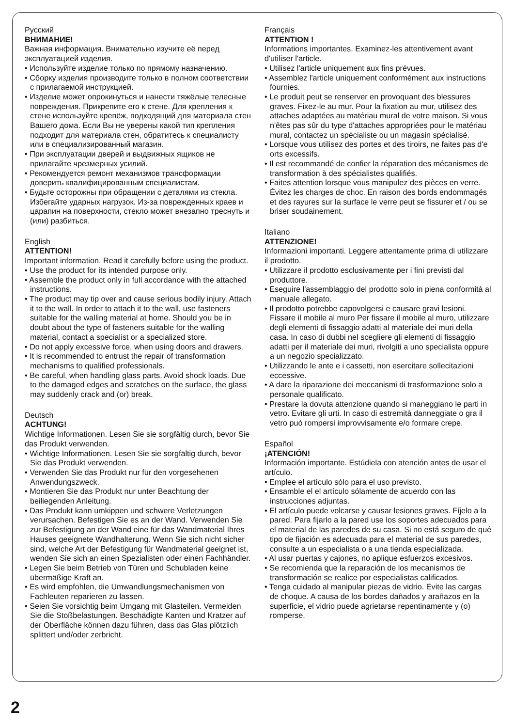Русский
ВНИМАНИЕ!
Важная информация. Внимательно изучите её перед эксплуатацией изделия.
• Используйте изделие только по прямому назначению.
• Сборку изделия производите только в полном соответствии с прилагаемой инструкцией.
• Изделие может опрокинуться и нанести тяжёлые телесные повреждения. Прикрепите его к стене. Для крепления к стене используйте крепёж, подходящий для материала стен Вашего дома. Если Вы не уверены какой тип крепления подходит для материала стен, обратитесь к специалисту или в специализированный магазин.
• При эксплуатации дверей и выдвижных ящиков не прилагайте чрезмерных усилий.
• Рекомендуется ремонт механизмов трансформации доверить квалифицированным специалистам.
• Будьте осторожны при обращении с деталями из стекла. Избегайте ударных нагрузок. Из-за поврежденных краев и царапин на поверхности, стекло может внезапно треснуть и (или) разбиться.
English
ATTENTION!
Important information. Read it carefully before using the product.
• Use the product for its intended purpose only.
• Assemble the product only in full accordance with the attached instructions.
• The product may tip over and cause serious bodily injury. Attach it to the wall. In order to attach it to the wall, use fasteners suitable for the walling material at home. Should you be in doubt about the type of fasteners suitable for the walling material, contact a specialist or a specialized store.
• Do not apply excessive force, when using doors and drawers.
• It is recommended to entrust the repair of transformation mechanisms to qualified professionals.
• Be careful, when handling glass parts. Avoid shock loads. Due to the damaged edges and scratches on the surface, the glass may suddenly crack and (or) break.
Deutsch
ACHTUNG!
Wichtige Informationen. Lesen Sie sie sorgfältig durch, bevor Sie das Produkt verwenden.
• Wichtige Informationen. Lesen Sie sie sorgfältig durch, bevor Sie das Produkt verwenden.
• Verwenden Sie das Produkt nur für den vorgesehenen Anwendungszweck.
• Montieren Sie das Produkt nur unter Beachtung der beiliegenden Anleitung.
• Das Produkt kann umkippen und schwere Verletzungen verursachen. Befestigen Sie es an der Wand. Verwenden Sie zur Befestigung an der Wand eine für das Wandmaterial Ihres Hauses geeignete Wandhalterung. Wenn Sie sich nicht sicher sind, welche Art der Befestigung für Wandmaterial geeignet ist, wenden Sie sich an einen Spezialisten oder einen Fachhändler.
• Legen Sie beim Betrieb von Türen und Schubladen keine übermäßige Kraft an.
• Es wird empfohlen, die Umwandlungsmechanismen von Fachleuten reparieren zu lassen.
• Seien Sie vorsichtig beim Umgang mit Glasteilen. Vermeiden Sie die Stoßbelastungen. Beschädigte Kanten und Kratzer auf der Oberfläche können dazu führen, dass das Glas plötzlich splittert und/oder zerbricht.
Français
ATTENTION !
Informations importantes. Examinez-les attentivement avant d'utiliser l'article.
• Utilisez l'article uniquement aux fins prévues.
• Assemblez l'article uniquement conformément aux instructions fournies.
• Le produit peut se renserver en provoquant des blessures graves. Fixez-le au mur. Pour la fixation au mur, utilisez des attaches adaptées au matériau mural de votre maison. Si vous n'êtes pas sûr du type d'attaches appropriées pour le matériau mural, contactez un spécialiste ou un magasin spécialisé.
• Lorsque vous utilisez des portes et des tiroirs, ne faites pas d'e orts excessifs.
• Il est recommandé de confier la réparation des mécanismes de transformation à des spécialistes qualifiés.
• Faites attention lorsque vous manipulez des pièces en verre. Évitez les charges de choc. En raison des bords endommagés et des rayures sur la surface le verre peut se fissurer et / ou se briser soudainement.
Italiano
ATTENZIONE!
Informazioni importanti. Leggere attentamente prima di utilizzare il prodotto.
• Utilizzare il prodotto esclusivamente per i fini previsti dal produttore.
• Eseguire l'assemblaggio del prodotto solo in piena conformità al manuale allegato.
• Il prodotto potrebbe capovolgersi e causare gravi lesioni. Fissare il mobile al muro Per fissare il mobile al muro, utilizzare degli elementi di fissaggio adatti al materiale dei muri della casa. In caso di dubbi nel scegliere gli elementi di fissaggio adatti per il materiale dei muri, rivolgiti a uno specialista oppure a un negozio specializzato.
• Utilizzando le ante e i cassetti, non esercitare sollecitazioni eccessive.
• A dare la riparazione dei meccanismi di trasformazione solo a personale qualificato.
• Prestare la dovuta attenzione quando si maneggiano le parti in vetro. Evitare gli urti. In caso di estremità danneggiate o gra il vetro può rompersi improvvisamente e/o formare crepe.
Español
¡ATENCIÓN!
Información importante. Estúdiela con atención antes de usar el artículo.
• Emplee el artículo sólo para el uso previsto.
• Ensamble el el artículo sólamente de acuerdo con las instrucciones adjuntas.
• El artículo puede volcarse y causar lesiones graves. Fíjelo a la pared. Para fijarlo a la pared use los soportes adecuados para el material de las paredes de su casa. Si no está seguro de qué tipo de fijación es adecuada para el material de sus paredes, consulte a un especialista o a una tienda especializada.
• Al usar puertas y cajones, no aplique esfuerzos excesivos.
• Se recomienda que la reparación de los mecanismos de transformación se realice por especialistas calificados.
• Tenga cuidado al manipular piezas de vidrio. Evite las cargas de choque. A causa de los bordes dañados y arañazos en la superficie, el vidrio puede agrietarse repentinamente y (o) romperse.
2